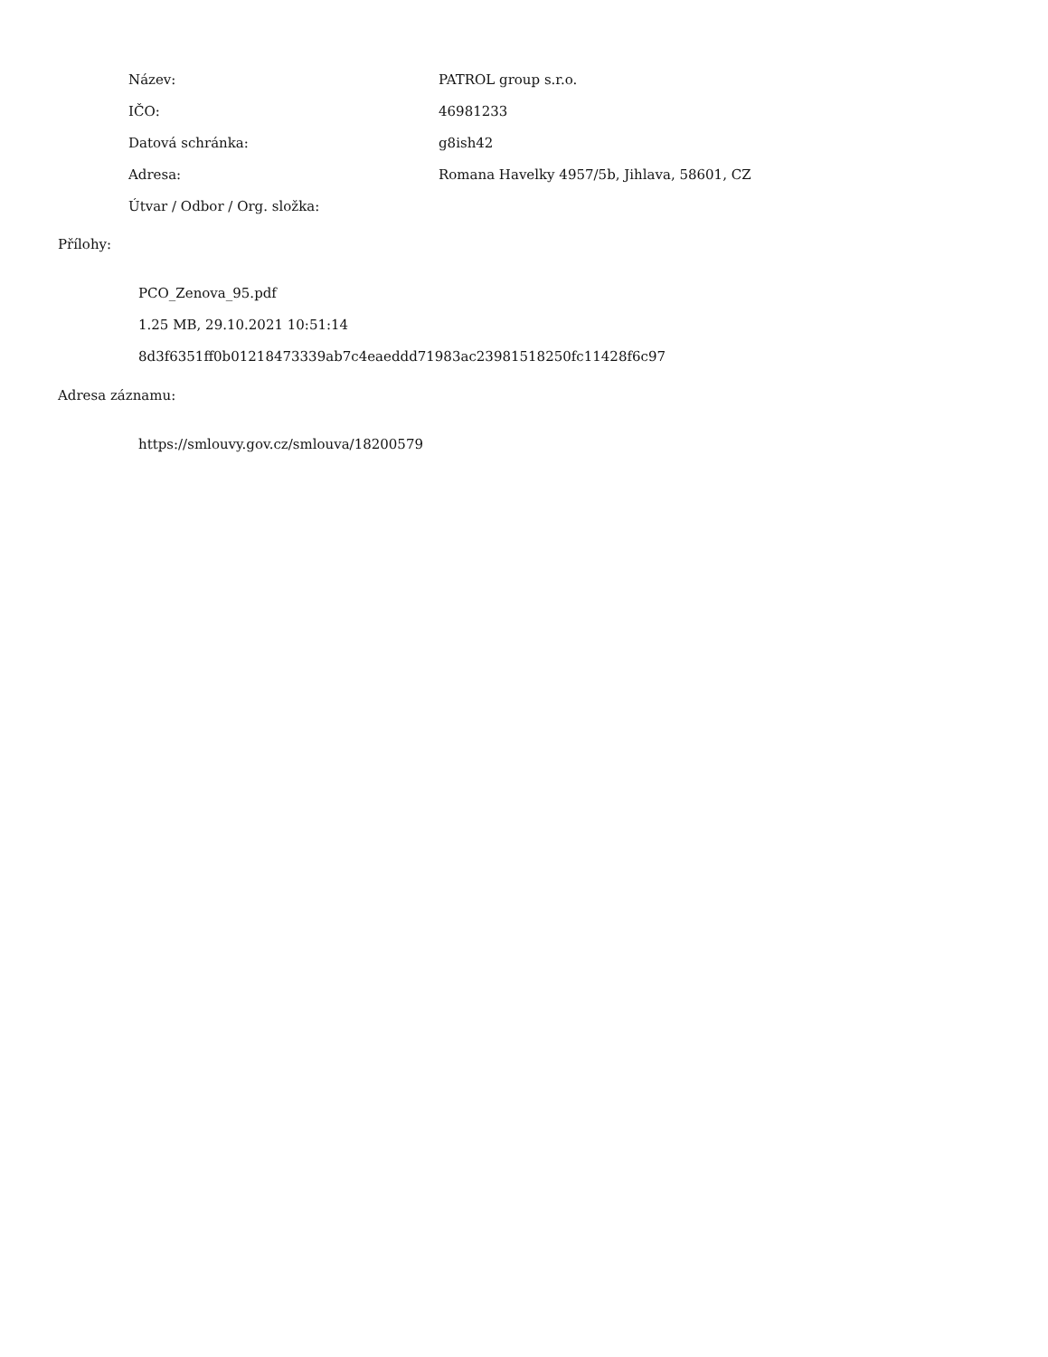| Název: | PATROL group s.r.o. |
| IČO: | 46981233 |
| Datová schránka: | g8ish42 |
| Adresa: | Romana Havelky 4957/5b, Jihlava, 58601, CZ |
| Útvar / Odbor / Org. složka: | |
Přílohy:
PCO_Zenova_95.pdf
1.25 MB, 29.10.2021 10:51:14
8d3f6351ff0b01218473339ab7c4eaeddd71983ac23981518250fc11428f6c97
Adresa záznamu:
https://smlouvy.gov.cz/smlouva/18200579